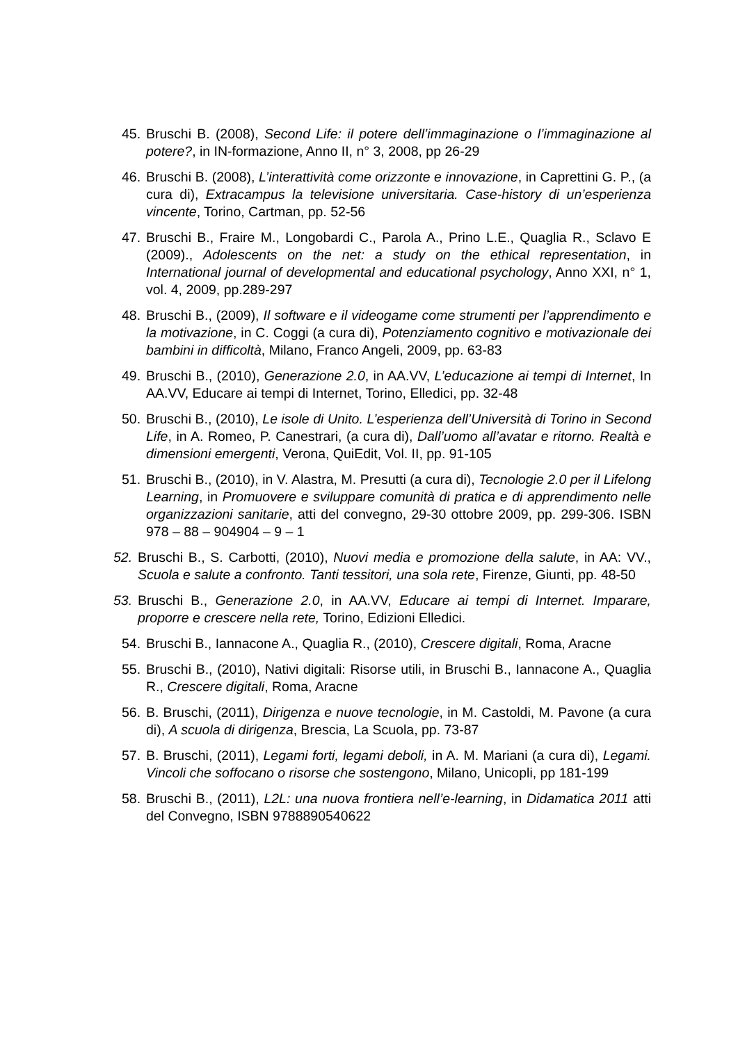45. Bruschi B. (2008), Second Life: il potere dell’immaginazione o l’immaginazione al potere?, in IN-formazione, Anno II, n° 3, 2008, pp 26-29
46. Bruschi B. (2008), L’interattività come orizzonte e innovazione, in Caprettini G. P., (a cura di), Extracampus la televisione universitaria. Case-history di un’esperienza vincente, Torino, Cartman, pp. 52-56
47. Bruschi B., Fraire M., Longobardi C., Parola A., Prino L.E., Quaglia R., Sclavo E (2009)., Adolescents on the net: a study on the ethical representation, in International journal of developmental and educational psychology, Anno XXI, n° 1, vol. 4, 2009, pp.289-297
48. Bruschi B., (2009), Il software e il videogame come strumenti per l’apprendimento e la motivazione, in C. Coggi (a cura di), Potenziamento cognitivo e motivazionale dei bambini in difficoltà, Milano, Franco Angeli, 2009, pp. 63-83
49. Bruschi B., (2010), Generazione 2.0, in AA.VV, L’educazione ai tempi di Internet, In AA.VV, Educare ai tempi di Internet, Torino, Elledici, pp. 32-48
50. Bruschi B., (2010), Le isole di Unito. L’esperienza dell’Università di Torino in Second Life, in A. Romeo, P. Canestrari, (a cura di), Dall’uomo all’avatar e ritorno. Realtà e dimensioni emergenti, Verona, QuiEdit, Vol. II, pp. 91-105
51. Bruschi B., (2010), in V. Alastra, M. Presutti (a cura di), Tecnologie 2.0 per il Lifelong Learning, in Promuovere e sviluppare comunità di pratica e di apprendimento nelle organizzazioni sanitarie, atti del convegno, 29-30 ottobre 2009, pp. 299-306. ISBN 978 – 88 – 904904 – 9 – 1
52. Bruschi B., S. Carbotti, (2010), Nuovi media e promozione della salute, in AA: VV., Scuola e salute a confronto. Tanti tessitori, una sola rete, Firenze, Giunti, pp. 48-50
53. Bruschi B., Generazione 2.0, in AA.VV, Educare ai tempi di Internet. Imparare, proporre e crescere nella rete, Torino, Edizioni Elledici.
54. Bruschi B., Iannacone A., Quaglia R., (2010), Crescere digitali, Roma, Aracne
55. Bruschi B., (2010), Nativi digitali: Risorse utili, in Bruschi B., Iannacone A., Quaglia R., Crescere digitali, Roma, Aracne
56. B. Bruschi, (2011), Dirigenza e nuove tecnologie, in M. Castoldi, M. Pavone (a cura di), A scuola di dirigenza, Brescia, La Scuola, pp. 73-87
57. B. Bruschi, (2011), Legami forti, legami deboli, in A. M. Mariani (a cura di), Legami. Vincoli che soffocano o risorse che sostengono, Milano, Unicopli, pp 181-199
58. Bruschi B., (2011), L2L: una nuova frontiera nell’e-learning, in Didamatica 2011 atti del Convegno, ISBN 9788890540622